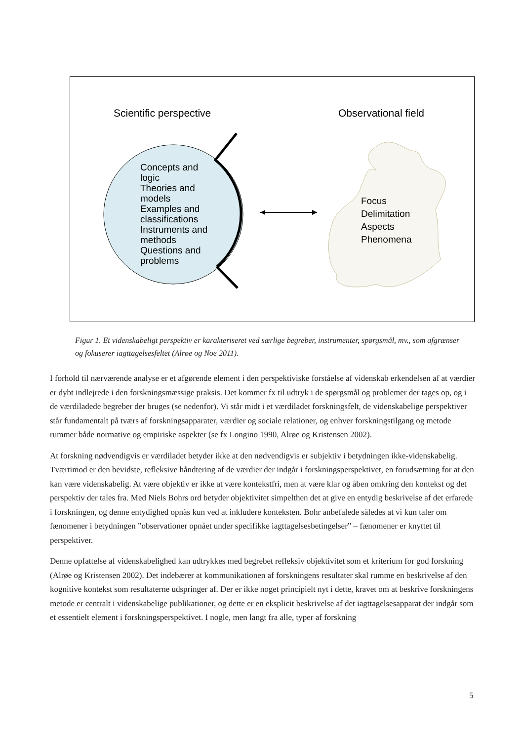Scientific perspective Observational field
Concepts and
logic
Theories and
models
Examples and
classifications
Instruments and
methods
Questions and
problems
Focus
Delimitation
Aspects
Phenomena
Figur 1. Et videnskabeligt perspektiv er karakteriseret ved særlige begreber, instrumenter, spørgsmål, mv., som afgrænser og fokuserer iagttagelsesfeltet (Alrøe og Noe 2011).
I forhold til nærværende analyse er et afgørende element i den perspektiviske forståelse af videnskab erkendelsen af at værdier er dybt indlejrede i den forskningsmæssige praksis. Det kommer fx til udtryk i de spørgsmål og problemer der tages op, og i de værdiladede begreber der bruges (se nedenfor). Vi står midt i et værdiladet forskningsfelt, de videnskabelige perspektiver står fundamentalt på tværs af forskningsapparater, værdier og sociale relationer, og enhver forskningstilgang og metode rummer både normative og empiriske aspekter (se fx Longino 1990, Alrøe og Kristensen 2002).
At forskning nødvendigvis er værdiladet betyder ikke at den nødvendigvis er subjektiv i betydningen ikke-videnskabelig. Tværtimod er den bevidste, refleksive håndtering af de værdier der indgår i forskningsperspektivet, en forudsætning for at den kan være videnskabelig. At være objektiv er ikke at være kontekstfri, men at være klar og åben omkring den kontekst og det perspektiv der tales fra. Med Niels Bohrs ord betyder objektivitet simpelthen det at give en entydig beskrivelse af det erfarede i forskningen, og denne entydighed opnås kun ved at inkludere konteksten. Bohr anbefalede således at vi kun taler om fænomener i betydningen ”observationer opnået under specifikke iagttagelsesbetingelser” – fænomener er knyttet til perspektiver.
Denne opfattelse af videnskabelighed kan udtrykkes med begrebet refleksiv objektivitet som et kriterium for god forskning (Alrøe og Kristensen 2002). Det indebærer at kommunikationen af forskningens resultater skal rumme en beskrivelse af den kognitive kontekst som resultaterne udspringer af. Der er ikke noget principielt nyt i dette, kravet om at beskrive forskningens metode er centralt i videnskabelige publikationer, og dette er en eksplicit beskrivelse af det iagttagelsesapparat der indgår som et essentielt element i forskningsperspektivet. I nogle, men langt fra alle, typer af forskning
5